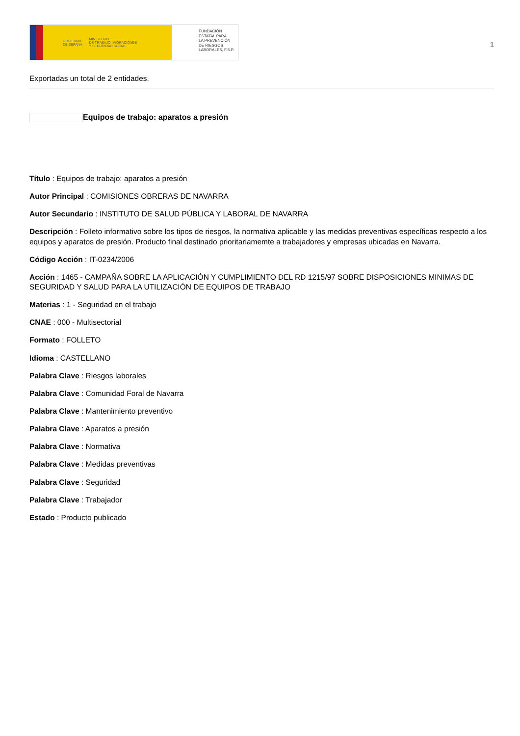GOBIERNO
DE ESPAÑA MINISTERIO
DE TRABAJO, MIGRACIONES
Y SEGURIDAD SOCIAL
FUNDACIÓN
ESTATAL PARA
LA PREVENCIÓN
DE RIESGOS
LABORALES, F.S.P.
1
Exportadas un total de 2 entidades.
Equipos de trabajo: aparatos a presión
Título : Equipos de trabajo: aparatos a presión
Autor Principal : COMISIONES OBRERAS DE NAVARRA
Autor Secundario : INSTITUTO DE SALUD PÚBLICA Y LABORAL DE NAVARRA
Descripción : Folleto informativo sobre los tipos de riesgos, la normativa aplicable y las medidas preventivas específicas respecto a los equipos y aparatos de presión. Producto final destinado prioritariamemte a trabajadores y empresas ubicadas en Navarra.
Código Acción : IT-0234/2006
Acción : 1465 - CAMPAÑA SOBRE LA APLICACIÓN Y CUMPLIMIENTO DEL RD 1215/97 SOBRE DISPOSICIONES MINIMAS DE SEGURIDAD Y SALUD PARA LA UTILIZACIÓN DE EQUIPOS DE TRABAJO
Materias : 1 - Seguridad en el trabajo
CNAE : 000 - Multisectorial
Formato : FOLLETO
Idioma : CASTELLANO
Palabra Clave : Riesgos laborales
Palabra Clave : Comunidad Foral de Navarra
Palabra Clave : Mantenimiento preventivo
Palabra Clave : Aparatos a presión
Palabra Clave : Normativa
Palabra Clave : Medidas preventivas
Palabra Clave : Seguridad
Palabra Clave : Trabajador
Estado : Producto publicado